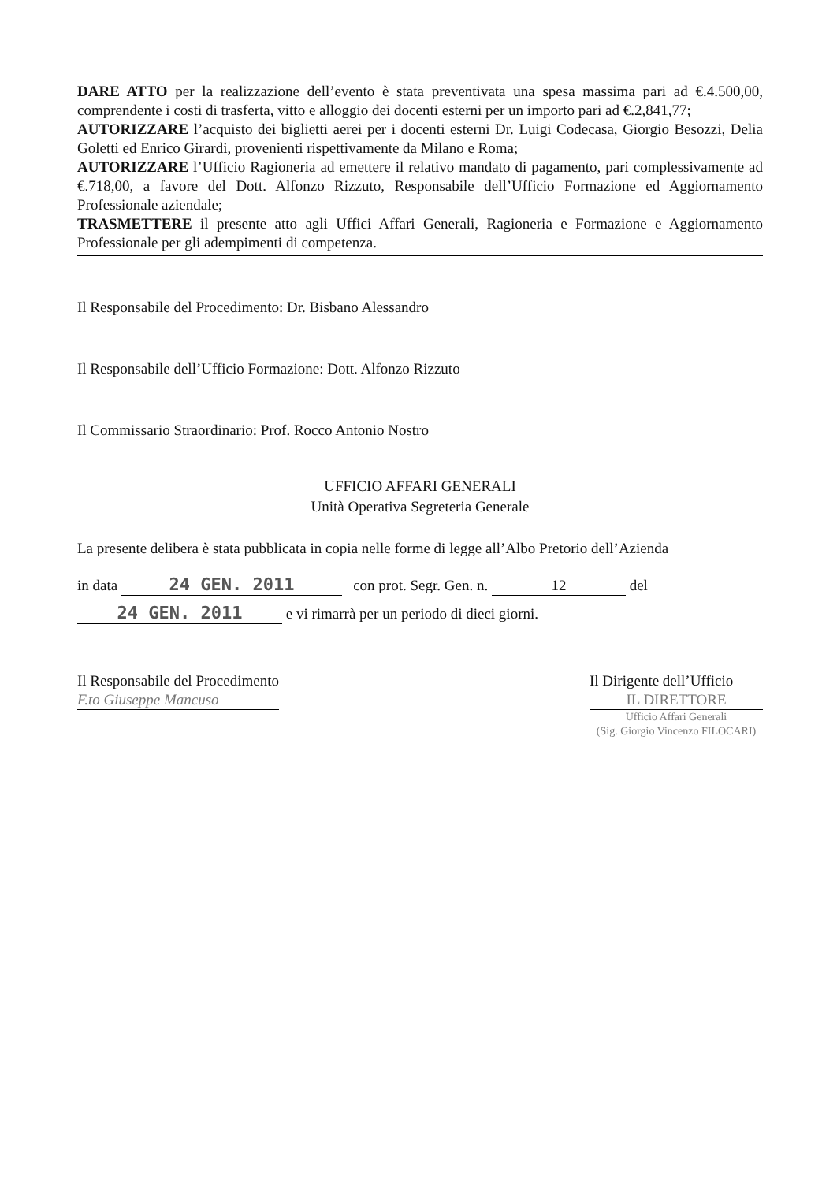DARE ATTO per la realizzazione dell’evento è stata preventivata una spesa massima pari ad €.4.500,00, comprendente i costi di trasferta, vitto e alloggio dei docenti esterni per un importo pari ad €.2,841,77;
AUTORIZZARE l’acquisto dei biglietti aerei per i docenti esterni Dr. Luigi Codecasa, Giorgio Besozzi, Delia Goletti ed Enrico Girardi, provenienti rispettivamente da Milano e Roma;
AUTORIZZARE l’Ufficio Ragioneria ad emettere il relativo mandato di pagamento, pari complessivamente ad €.718,00, a favore del Dott. Alfonzo Rizzuto, Responsabile dell’Ufficio Formazione ed Aggiornamento Professionale aziendale;
TRASMETTERE il presente atto agli Uffici Affari Generali, Ragioneria e Formazione e Aggiornamento Professionale per gli adempimenti di competenza.
Il Responsabile del Procedimento: Dr. Bisbano Alessandro
Il Responsabile dell’Ufficio Formazione: Dott. Alfonzo Rizzuto
Il Commissario Straordinario: Prof. Rocco Antonio Nostro
UFFICIO AFFARI GENERALI
Unità Operativa Segreteria Generale
La presente delibera è stata pubblicata in copia nelle forme di legge all’Albo Pretorio dell’Azienda
in data 24 GEN. 2011 con prot. Segr. Gen. n. 12 del
24 GEN. 2011 e vi rimarrà per un periodo di dieci giorni.
Il Responsabile del Procedimento
F.to Giuseppe Mancuso
Il Dirigente dell’Ufficio
IL DIRETTORE
Ufficio Affari Generali
(Sig. Giorgio Vincenzo FILOCARI)